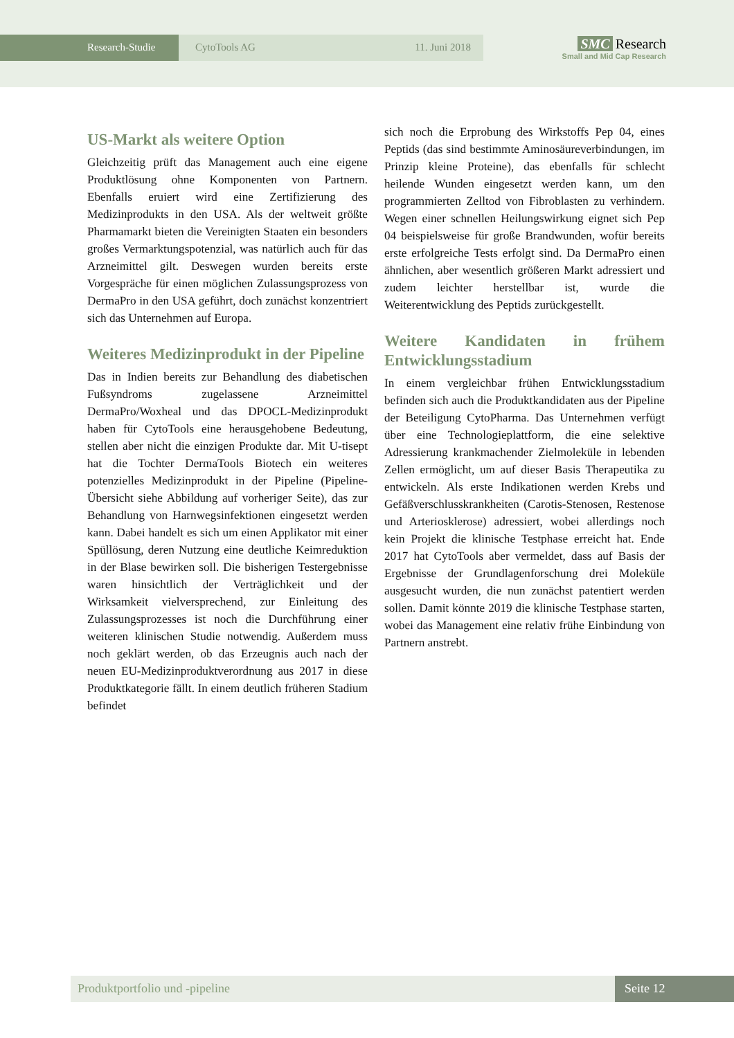Research-Studie CytoTools AG 11. Juni 2018
SMC Research
Small and Mid Cap Research
US-Markt als weitere Option
Gleichzeitig prüft das Management auch eine eigene Produktlösung ohne Komponenten von Partnern. Ebenfalls eruiert wird eine Zertifizierung des Medizinprodukts in den USA. Als der weltweit größte Pharmamarkt bieten die Vereinigten Staaten ein besonders großes Vermarktungspotenzial, was natürlich auch für das Arzneimittel gilt. Deswegen wurden bereits erste Vorgespräche für einen möglichen Zulassungsprozess von DermaPro in den USA geführt, doch zunächst konzentriert sich das Unternehmen auf Europa.
Weiteres Medizinprodukt in der Pipeline
Das in Indien bereits zur Behandlung des diabetischen Fußsyndroms zugelassene Arzneimittel DermaPro/Woxheal und das DPOCL-Medizinprodukt haben für CytoTools eine herausgehobene Bedeutung, stellen aber nicht die einzigen Produkte dar. Mit U-tisept hat die Tochter DermaTools Biotech ein weiteres potenzielles Medizinprodukt in der Pipeline (Pipeline-Übersicht siehe Abbildung auf vorheriger Seite), das zur Behandlung von Harnwegsinfektionen eingesetzt werden kann. Dabei handelt es sich um einen Applikator mit einer Spüllösung, deren Nutzung eine deutliche Keimreduktion in der Blase bewirken soll. Die bisherigen Testergebnisse waren hinsichtlich der Verträglichkeit und der Wirksamkeit vielversprechend, zur Einleitung des Zulassungsprozesses ist noch die Durchführung einer weiteren klinischen Studie notwendig. Außerdem muss noch geklärt werden, ob das Erzeugnis auch nach der neuen EU-Medizinproduktverordnung aus 2017 in diese Produktkategorie fällt. In einem deutlich früheren Stadium befindet
sich noch die Erprobung des Wirkstoffs Pep 04, eines Peptids (das sind bestimmte Aminosäureverbindungen, im Prinzip kleine Proteine), das ebenfalls für schlecht heilende Wunden eingesetzt werden kann, um den programmierten Zelltod von Fibroblasten zu verhindern. Wegen einer schnellen Heilungswirkung eignet sich Pep 04 beispielsweise für große Brandwunden, wofür bereits erste erfolgreiche Tests erfolgt sind. Da DermaPro einen ähnlichen, aber wesentlich größeren Markt adressiert und zudem leichter herstellbar ist, wurde die Weiterentwicklung des Peptids zurückgestellt.
Weitere Kandidaten in frühem Entwicklungsstadium
In einem vergleichbar frühen Entwicklungsstadium befinden sich auch die Produktkandidaten aus der Pipeline der Beteiligung CytoPharma. Das Unternehmen verfügt über eine Technologieplattform, die eine selektive Adressierung krankmachender Zielmoleküle in lebenden Zellen ermöglicht, um auf dieser Basis Therapeutika zu entwickeln. Als erste Indikationen werden Krebs und Gefäßverschlusskrankheiten (Carotis-Stenosen, Restenose und Arteriosklerose) adressiert, wobei allerdings noch kein Projekt die klinische Testphase erreicht hat. Ende 2017 hat CytoTools aber vermeldet, dass auf Basis der Ergebnisse der Grundlagenforschung drei Moleküle ausgesucht wurden, die nun zunächst patentiert werden sollen. Damit könnte 2019 die klinische Testphase starten, wobei das Management eine relativ frühe Einbindung von Partnern anstrebt.
Produktportfolio und -pipeline Seite 12